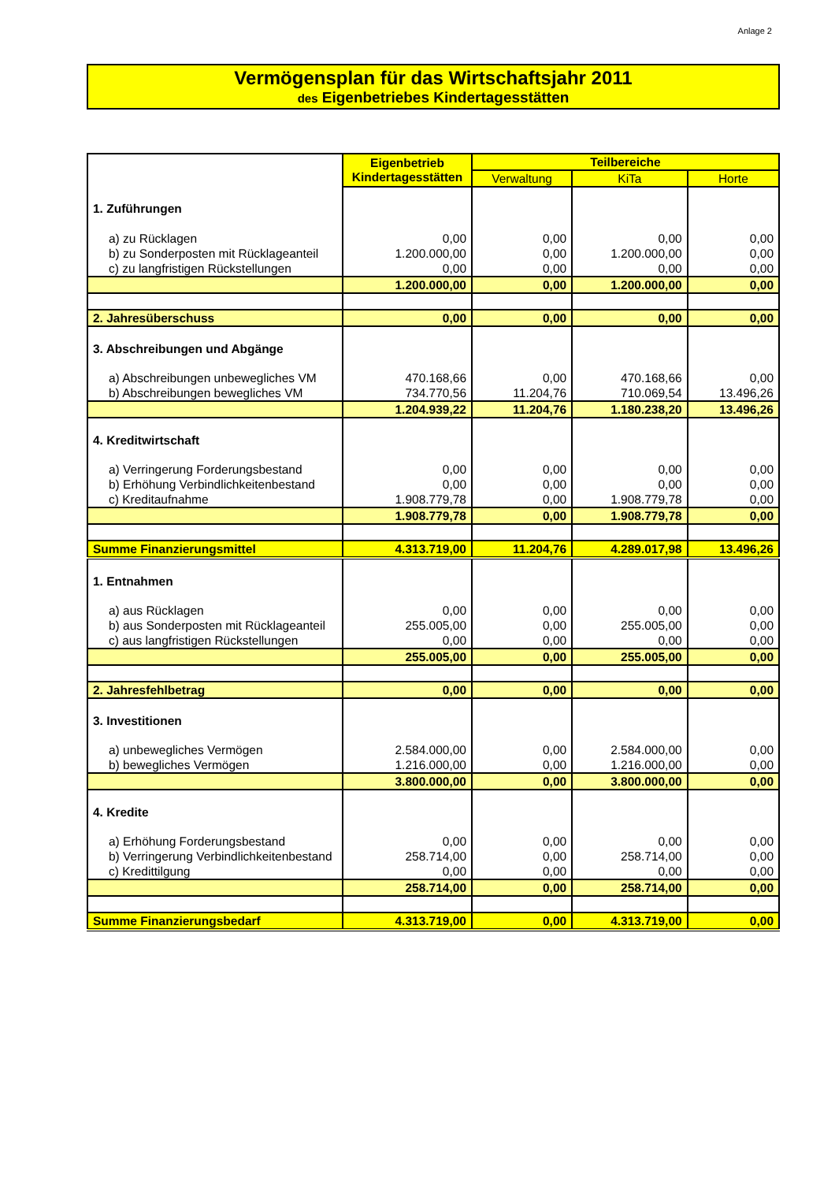Anlage 2
Vermögensplan für das Wirtschaftsjahr 2011
des Eigenbetriebes Kindertagesstätten
| | Eigenbetrieb Kindertagesstätten | Teilbereiche | | |
| | | Verwaltung | KiTa | Horte |
| 1. Zuführungen | | | | |
| a) zu Rücklagen | 0,00 | 0,00 | 0,00 | 0,00 |
| b) zu Sonderposten mit Rücklageanteil | 1.200.000,00 | 0,00 | 1.200.000,00 | 0,00 |
| c) zu langfristigen Rückstellungen | 0,00 | 0,00 | 0,00 | 0,00 |
| | 1.200.000,00 | 0,00 | 1.200.000,00 | 0,00 |
| 2. Jahresüberschuss | 0,00 | 0,00 | 0,00 | 0,00 |
| 3. Abschreibungen und Abgänge | | | | |
| a) Abschreibungen unbewegliches VM | 470.168,66 | 0,00 | 470.168,66 | 0,00 |
| b) Abschreibungen bewegliches VM | 734.770,56 | 11.204,76 | 710.069,54 | 13.496,26 |
| | 1.204.939,22 | 11.204,76 | 1.180.238,20 | 13.496,26 |
| 4. Kreditwirtschaft | | | | |
| a) Verringerung Forderungsbestand | 0,00 | 0,00 | 0,00 | 0,00 |
| b) Erhöhung Verbindlichkeitenbestand | 0,00 | 0,00 | 0,00 | 0,00 |
| c) Kreditaufnahme | 1.908.779,78 | 0,00 | 1.908.779,78 | 0,00 |
| | 1.908.779,78 | 0,00 | 1.908.779,78 | 0,00 |
| Summe Finanzierungsmittel | 4.313.719,00 | 11.204,76 | 4.289.017,98 | 13.496,26 |
| 1. Entnahmen | | | | |
| a) aus Rücklagen | 0,00 | 0,00 | 0,00 | 0,00 |
| b) aus Sonderposten mit Rücklageanteil | 255.005,00 | 0,00 | 255.005,00 | 0,00 |
| c) aus langfristigen Rückstellungen | 0,00 | 0,00 | 0,00 | 0,00 |
| | 255.005,00 | 0,00 | 255.005,00 | 0,00 |
| 2. Jahresfehlbetrag | 0,00 | 0,00 | 0,00 | 0,00 |
| 3. Investitionen | | | | |
| a) unbewegliches Vermögen | 2.584.000,00 | 0,00 | 2.584.000,00 | 0,00 |
| b) bewegliches Vermögen | 1.216.000,00 | 0,00 | 1.216.000,00 | 0,00 |
| | 3.800.000,00 | 0,00 | 3.800.000,00 | 0,00 |
| 4. Kredite | | | | |
| a) Erhöhung Forderungsbestand | 0,00 | 0,00 | 0,00 | 0,00 |
| b) Verringerung Verbindlichkeitenbestand | 258.714,00 | 0,00 | 258.714,00 | 0,00 |
| c) Kredittilgung | 0,00 | 0,00 | 0,00 | 0,00 |
| | 258.714,00 | 0,00 | 258.714,00 | 0,00 |
| Summe Finanzierungsbedarf | 4.313.719,00 | 0,00 | 4.313.719,00 | 0,00 |